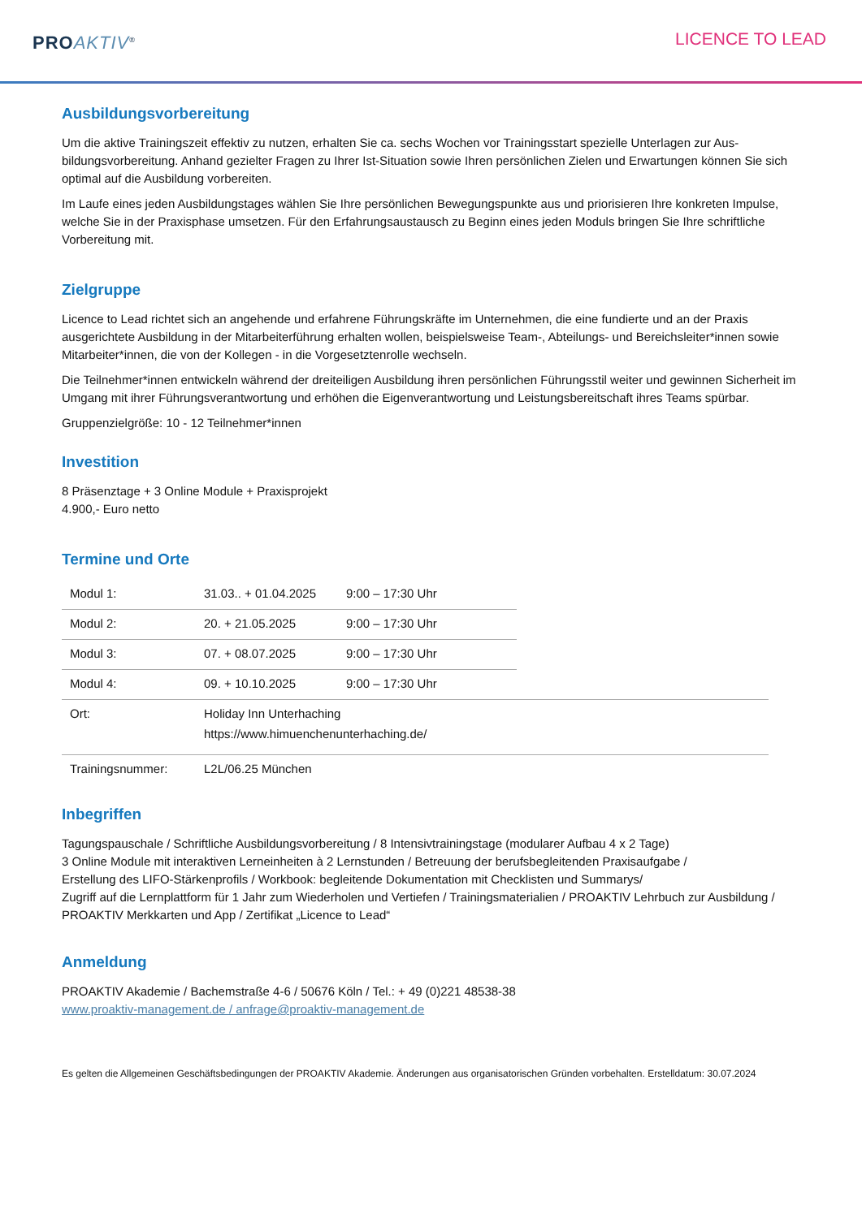PRO AKTIV<sup>®</sup>
LICENCE TO LEAD
Ausbildungsvorbereitung
Um die aktive Trainingszeit effektiv zu nutzen, erhalten Sie ca. sechs Wochen vor Trainingsstart spezielle Unterlagen zur Aus­bildungsvorbereitung. Anhand gezielter Fragen zu Ihrer Ist-Situation sowie Ihren persönlichen Zielen und Erwartungen kön­nen Sie sich optimal auf die Ausbildung vorbereiten.
Im Laufe eines jeden Ausbildungstages wählen Sie Ihre persönlichen Bewegungspunkte aus und priorisieren Ihre konkreten Impulse, welche Sie in der Praxisphase umsetzen. Für den Erfahrungsaustausch zu Beginn eines jeden Moduls bringen Sie Ihre schriftliche Vorbereitung mit.
Zielgruppe
Licence to Lead richtet sich an angehende und erfahrene Führungskräfte im Unternehmen, die eine fundierte und an der Pra­xis ausgerichtete Ausbildung in der Mitarbeiterführung erhalten wollen, beispielsweise Team-, Abteilungs- und Bereichslei­ter*innen sowie Mitarbeiter*innen, die von der Kollegen - in die Vorgesetztenrolle wechseln.
Die Teilnehmer*innen entwickeln während der dreiteiligen Ausbildung ihren persönlichen Führungsstil weiter und gewinnen Sicherheit im Umgang mit ihrer Führungsverantwortung und erhöhen die Eigenverantwortung und Leistungsbereitschaft ih­res Teams spürbar.
Gruppenzielgröße: 10 - 12 Teilnehmer*innen
Investition
8 Präsenztage + 3 Online Module + Praxisprojekt
4.900,- Euro netto
Termine und Orte
| Modul 1: | 31.03.. + 01.04.2025 | 9:00 – 17:30 Uhr | |
| Modul 2: | 20. + 21.05.2025 | 9:00 – 17:30 Uhr | |
| Modul 3: | 07. + 08.07.2025 | 9:00 – 17:30 Uhr | |
| Modul 4: | 09. + 10.10.2025 | 9:00 – 17:30 Uhr | |
| Ort: | Holiday Inn Unterhaching https://www.himuenchenunterhaching.de/ | | |
| Trainingsnummer: | L2L/06.25 München | | |
Inbegriffen
Tagungspauschale / Schriftliche Ausbildungsvorbereitung / 8 Intensivtrainingstage (modularer Aufbau 4 x 2 Tage)
3 Online Module mit interaktiven Lerneinheiten à 2 Lernstunden / Betreuung der berufsbegleitenden Praxisaufgabe /
Erstellung des LIFO-Stärkenprofils / Workbook: begleitende Dokumentation mit Checklisten und Summarys/
Zugriff auf die Lernplattform für 1 Jahr zum Wiederholen und Vertiefen / Trainingsmaterialien / PROAKTIV Lehrbuch zur Aus­bildung / PROAKTIV Merkkarten und App / Zertifikat „Licence to Lead“
Anmeldung
PROAKTIV Akademie / Bachemstraße 4-6 / 50676 Köln / Tel.: + 49 (0)221 48538-38
www.proaktiv-management.de / anfrage@proaktiv-management.de
Es gelten die Allgemeinen Geschäftsbedingungen der PROAKTIV Akademie. Änderungen aus organisatorischen Gründen vorbehalten. Erstelldatum: 30.07.2024